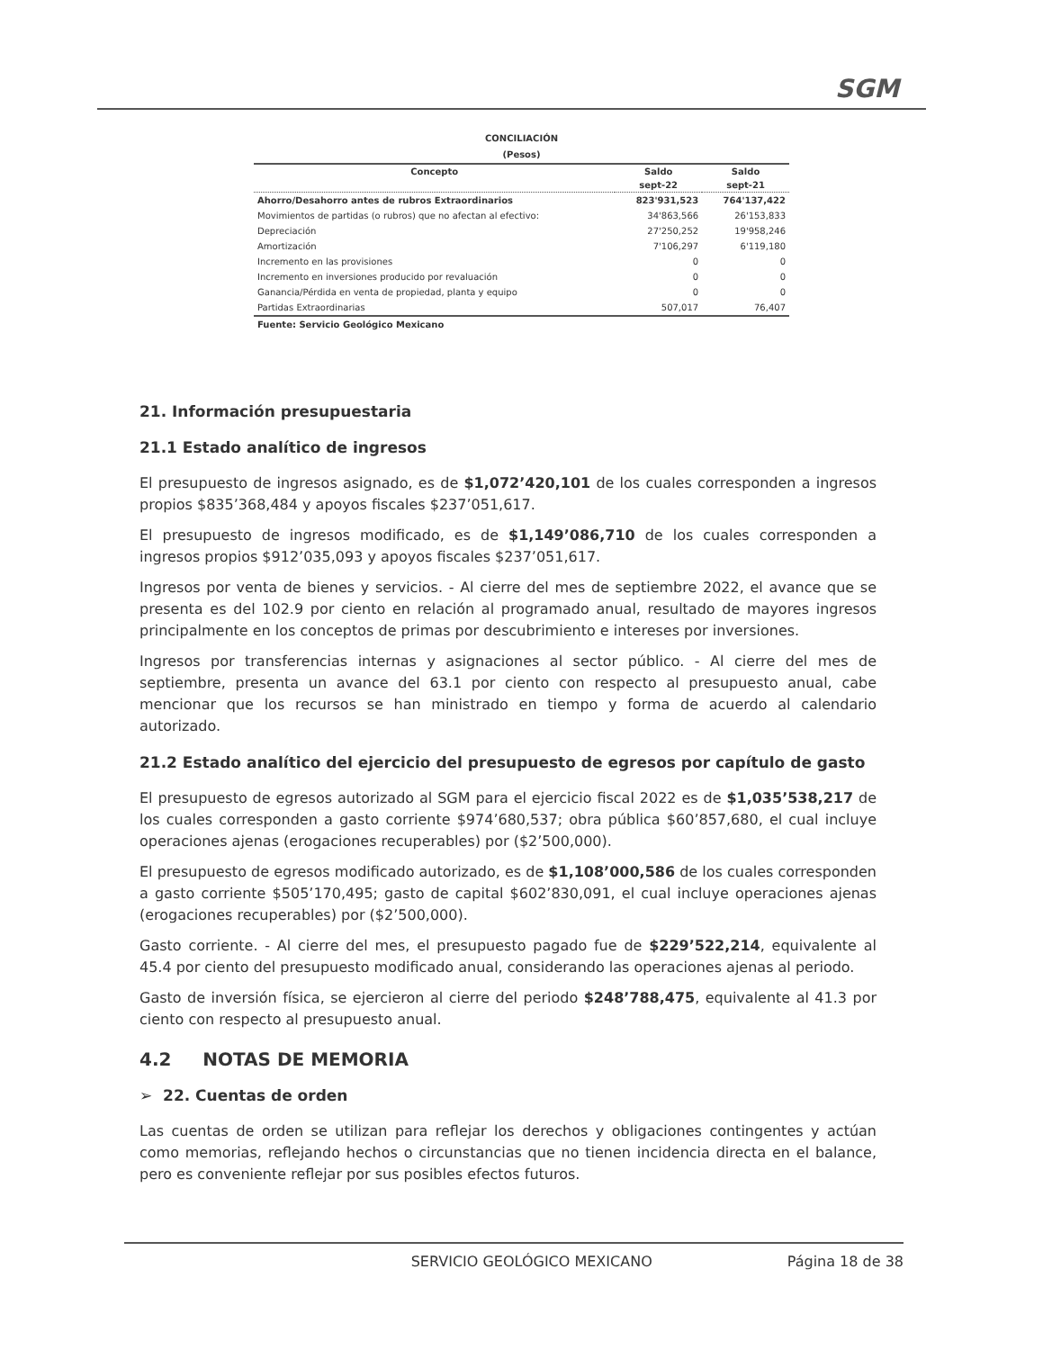SGM
CONCILIACIÓN
(Pesos)
| Concepto | Saldo | Saldo |
| --- | --- | --- |
| | sept-22 | sept-21 |
| Ahorro/Desahorro antes de rubros Extraordinarios | 823'931,523 | 764'137,422 |
| Movimientos de partidas (o rubros) que no afectan al efectivo: | 34'863,566 | 26'153,833 |
| Depreciación | 27'250,252 | 19'958,246 |
| Amortización | 7'106,297 | 6'119,180 |
| Incremento en las provisiones | 0 | 0 |
| Incremento en inversiones producido por revaluación | 0 | 0 |
| Ganancia/Pérdida en venta de propiedad, planta y equipo | 0 | 0 |
| Partidas Extraordinarias | 507,017 | 76,407 |
Fuente: Servicio Geológico Mexicano
21. Información presupuestaria
21.1 Estado analítico de ingresos
El presupuesto de ingresos asignado, es de $1,072’420,101 de los cuales corresponden a ingresos propios $835’368,484 y apoyos fiscales $237’051,617.
El presupuesto de ingresos modificado, es de $1,149’086,710 de los cuales corresponden a ingresos propios $912’035,093 y apoyos fiscales $237’051,617.
Ingresos por venta de bienes y servicios. - Al cierre del mes de septiembre 2022, el avance que se presenta es del 102.9 por ciento en relación al programado anual, resultado de mayores ingresos principalmente en los conceptos de primas por descubrimiento e intereses por inversiones.
Ingresos por transferencias internas y asignaciones al sector público. - Al cierre del mes de septiembre, presenta un avance del 63.1 por ciento con respecto al presupuesto anual, cabe mencionar que los recursos se han ministrado en tiempo y forma de acuerdo al calendario autorizado.
21.2 Estado analítico del ejercicio del presupuesto de egresos por capítulo de gasto
El presupuesto de egresos autorizado al SGM para el ejercicio fiscal 2022 es de $1,035’538,217 de los cuales corresponden a gasto corriente $974’680,537; obra pública $60’857,680, el cual incluye operaciones ajenas (erogaciones recuperables) por ($2’500,000).
El presupuesto de egresos modificado autorizado, es de $1,108’000,586 de los cuales corresponden a gasto corriente $505’170,495; gasto de capital $602’830,091, el cual incluye operaciones ajenas (erogaciones recuperables) por ($2’500,000).
Gasto corriente. - Al cierre del mes, el presupuesto pagado fue de $229’522,214, equivalente al 45.4 por ciento del presupuesto modificado anual, considerando las operaciones ajenas al periodo.
Gasto de inversión física, se ejercieron al cierre del periodo $248’788,475, equivalente al 41.3 por ciento con respecto al presupuesto anual.
4.2 NOTAS DE MEMORIA
➢ 22. Cuentas de orden
Las cuentas de orden se utilizan para reflejar los derechos y obligaciones contingentes y actúan como memorias, reflejando hechos o circunstancias que no tienen incidencia directa en el balance, pero es conveniente reflejar por sus posibles efectos futuros.
SERVICIO GEOLÓGICO MEXICANO Página 18 de 38